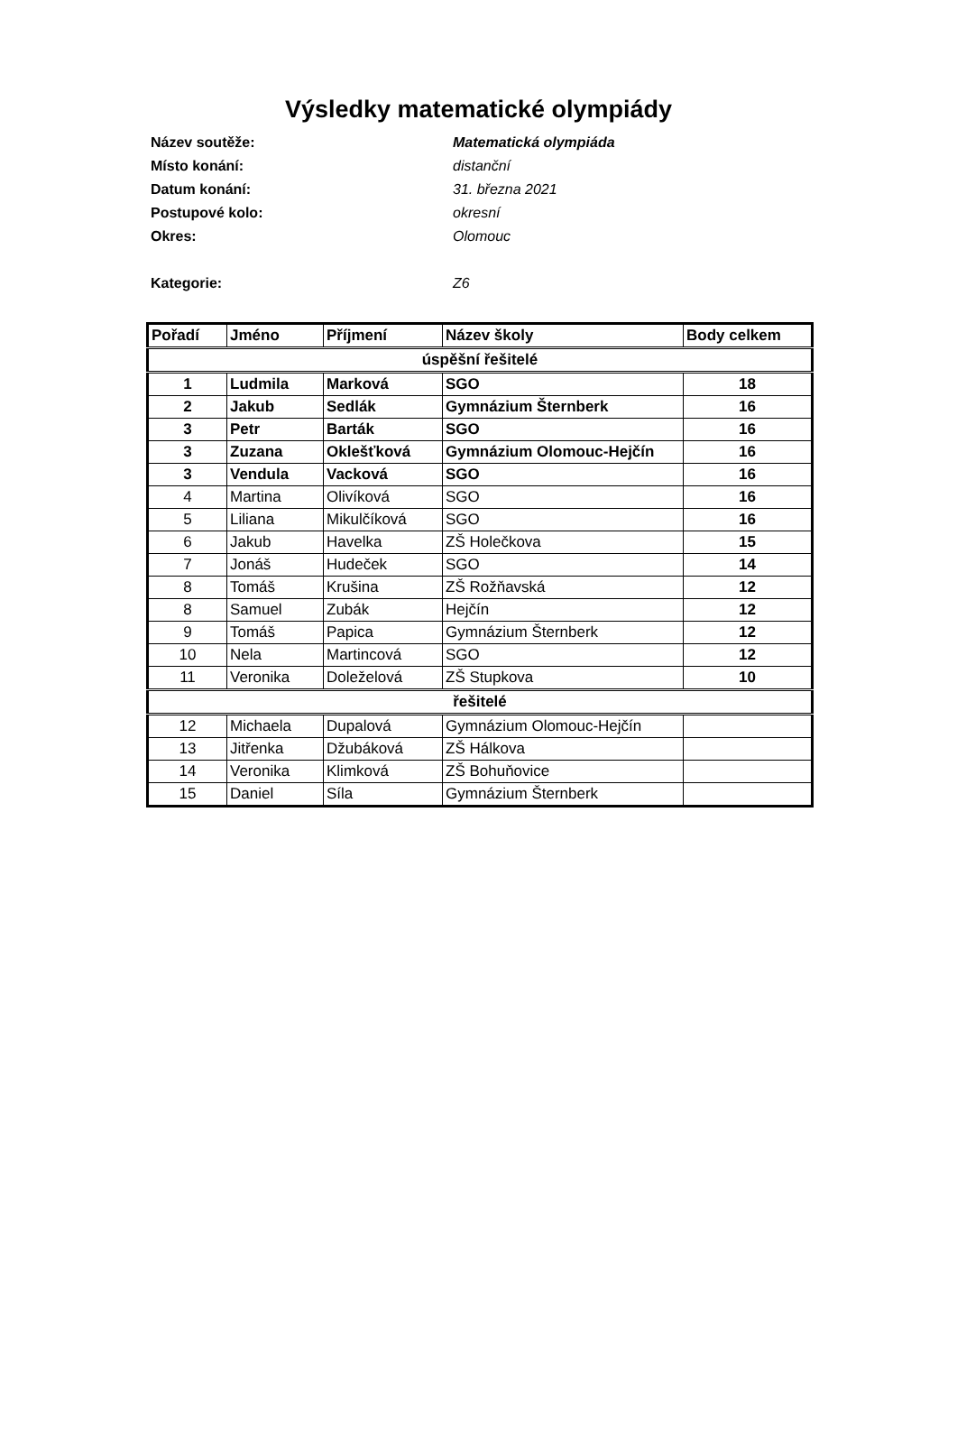Výsledky matematické olympiády
Název soutěže: Matematická olympiáda
Místo konání: distanční
Datum konání: 31. března 2021
Postupové kolo: okresní
Okres: Olomouc
Kategorie: Z6
| Pořadí | Jméno | Příjmení | Název školy | Body celkem |
| --- | --- | --- | --- | --- |
| úspěšní řešitelé | | | | |
| 1 | Ludmila | Marková | SGO | 18 |
| 2 | Jakub | Sedlák | Gymnázium Šternberk | 16 |
| 3 | Petr | Barták | SGO | 16 |
| 3 | Zuzana | Oklešťková | Gymnázium Olomouc-Hejčín | 16 |
| 3 | Vendula | Vacková | SGO | 16 |
| 4 | Martina | Olivíková | SGO | 16 |
| 5 | Liliana | Mikulčíková | SGO | 16 |
| 6 | Jakub | Havelka | ZŠ Holečkova | 15 |
| 7 | Jonáš | Hudeček | SGO | 14 |
| 8 | Tomáš | Krušina | ZŠ Rožňavská | 12 |
| 8 | Samuel | Zubák | Hejčín | 12 |
| 9 | Tomáš | Papica | Gymnázium Šternberk | 12 |
| 10 | Nela | Martincová | SGO | 12 |
| 11 | Veronika | Doleželová | ZŠ Stupkova | 10 |
| řešitelé | | | | |
| 12 | Michaela | Dupalová | Gymnázium Olomouc-Hejčín | |
| 13 | Jitřenka | Džubáková | ZŠ Hálkova | |
| 14 | Veronika | Klimková | ZŠ Bohuňovice | |
| 15 | Daniel | Síla | Gymnázium Šternberk | |